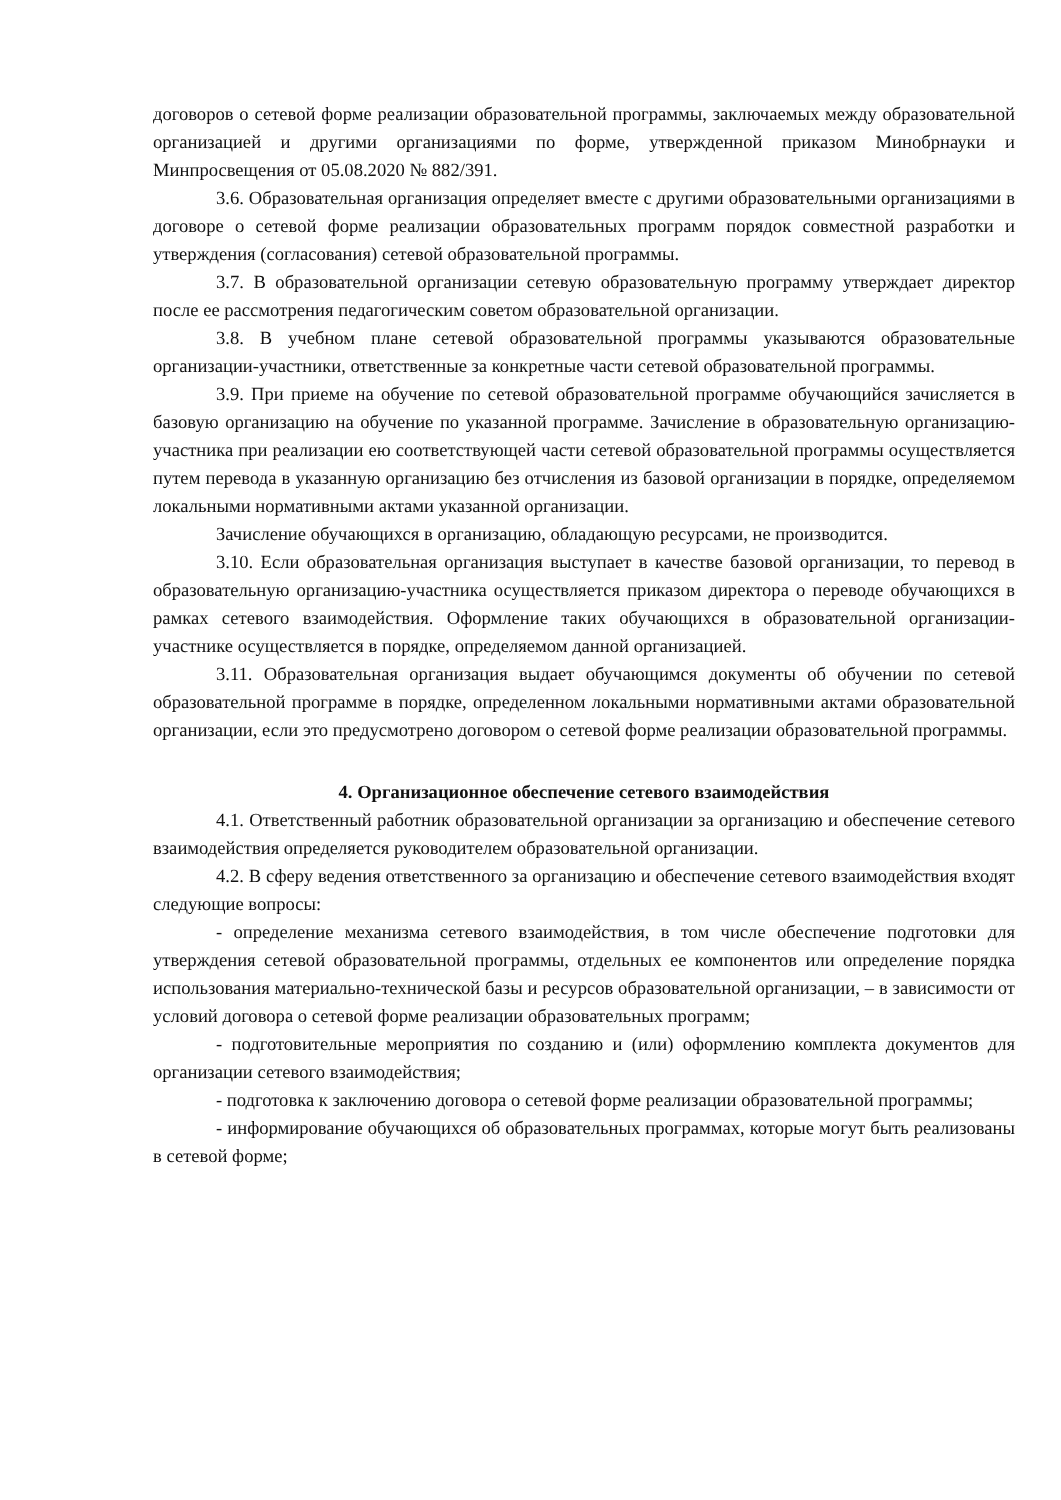договоров о сетевой форме реализации образовательной программы, заключаемых между образовательной организацией и другими организациями по форме, утвержденной приказом Минобрнауки и Минпросвещения от 05.08.2020 № 882/391.
3.6. Образовательная организация определяет вместе с другими образовательными организациями в договоре о сетевой форме реализации образовательных программ порядок совместной разработки и утверждения (согласования) сетевой образовательной программы.
3.7. В образовательной организации сетевую образовательную программу утверждает директор после ее рассмотрения педагогическим советом образовательной организации.
3.8. В учебном плане сетевой образовательной программы указываются образовательные организации-участники, ответственные за конкретные части сетевой образовательной программы.
3.9. При приеме на обучение по сетевой образовательной программе обучающийся зачисляется в базовую организацию на обучение по указанной программе. Зачисление в образовательную организацию-участника при реализации ею соответствующей части сетевой образовательной программы осуществляется путем перевода в указанную организацию без отчисления из базовой организации в порядке, определяемом локальными нормативными актами указанной организации.
Зачисление обучающихся в организацию, обладающую ресурсами, не производится.
3.10. Если образовательная организация выступает в качестве базовой организации, то перевод в образовательную организацию-участника осуществляется приказом директора о переводе обучающихся в рамках сетевого взаимодействия. Оформление таких обучающихся в образовательной организации-участнике осуществляется в порядке, определяемом данной организацией.
3.11. Образовательная организация выдает обучающимся документы об обучении по сетевой образовательной программе в порядке, определенном локальными нормативными актами образовательной организации, если это предусмотрено договором о сетевой форме реализации образовательной программы.
4. Организационное обеспечение сетевого взаимодействия
4.1. Ответственный работник образовательной организации за организацию и обеспечение сетевого взаимодействия определяется руководителем образовательной организации.
4.2. В сферу ведения ответственного за организацию и обеспечение сетевого взаимодействия входят следующие вопросы:
- определение механизма сетевого взаимодействия, в том числе обеспечение подготовки для утверждения сетевой образовательной программы, отдельных ее компонентов или определение порядка использования материально-технической базы и ресурсов образовательной организации, – в зависимости от условий договора о сетевой форме реализации образовательных программ;
- подготовительные мероприятия по созданию и (или) оформлению комплекта документов для организации сетевого взаимодействия;
- подготовка к заключению договора о сетевой форме реализации образовательной программы;
- информирование обучающихся об образовательных программах, которые могут быть реализованы в сетевой форме;